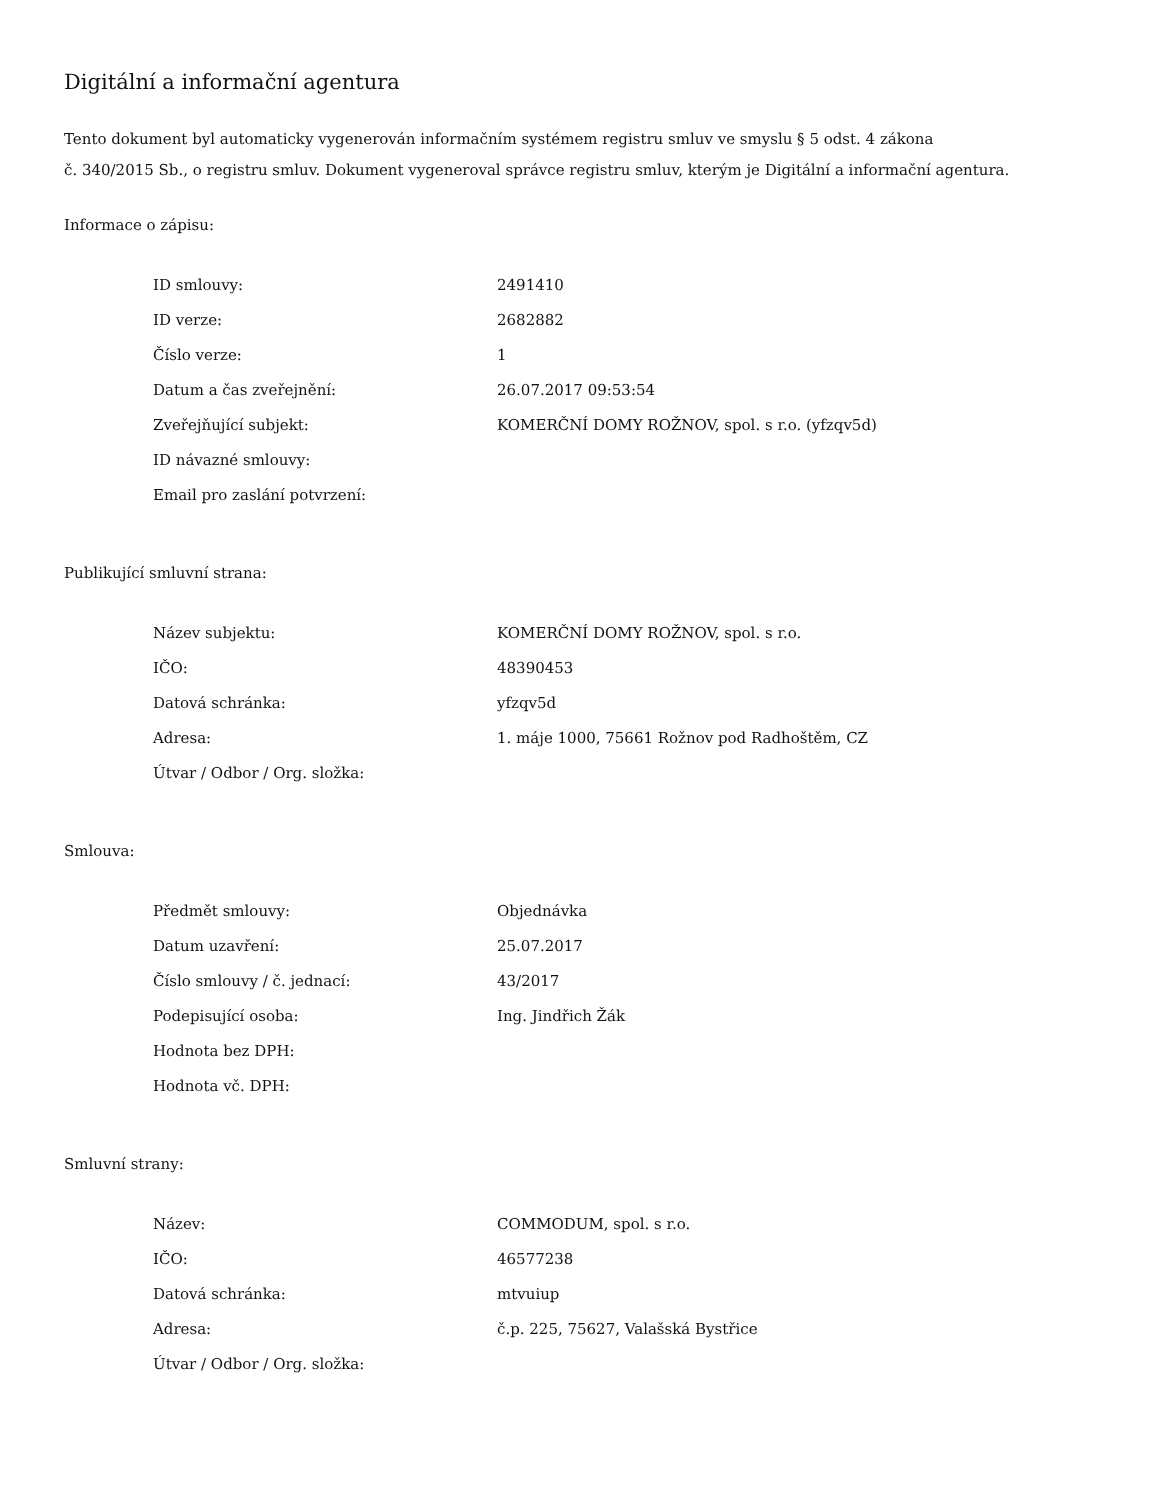Digitální a informační agentura
Tento dokument byl automaticky vygenerován informačním systémem registru smluv ve smyslu § 5 odst. 4 zákona
č. 340/2015 Sb., o registru smluv. Dokument vygeneroval správce registru smluv, kterým je Digitální a informační agentura.
Informace o zápisu:
| ID smlouvy: | 2491410 |
| ID verze: | 2682882 |
| Číslo verze: | 1 |
| Datum a čas zveřejnění: | 26.07.2017 09:53:54 |
| Zveřejňující subjekt: | KOMERČNÍ DOMY ROŽNOV, spol. s r.o. (yfzqv5d) |
| ID návazné smlouvy: | |
| Email pro zaslání potvrzení: | |
Publikující smluvní strana:
| Název subjektu: | KOMERČNÍ DOMY ROŽNOV, spol. s r.o. |
| IČO: | 48390453 |
| Datová schránka: | yfzqv5d |
| Adresa: | 1. máje 1000, 75661 Rožnov pod Radhoštěm, CZ |
| Útvar / Odbor / Org. složka: | |
Smlouva:
| Předmět smlouvy: | Objednávka |
| Datum uzavření: | 25.07.2017 |
| Číslo smlouvy / č. jednací: | 43/2017 |
| Podepisující osoba: | Ing. Jindřich Žák |
| Hodnota bez DPH: | |
| Hodnota vč. DPH: | |
Smluvní strany:
| Název: | COMMODUM, spol. s r.o. |
| IČO: | 46577238 |
| Datová schránka: | mtvuiup |
| Adresa: | č.p. 225, 75627, Valašská Bystřice |
| Útvar / Odbor / Org. složka: | |